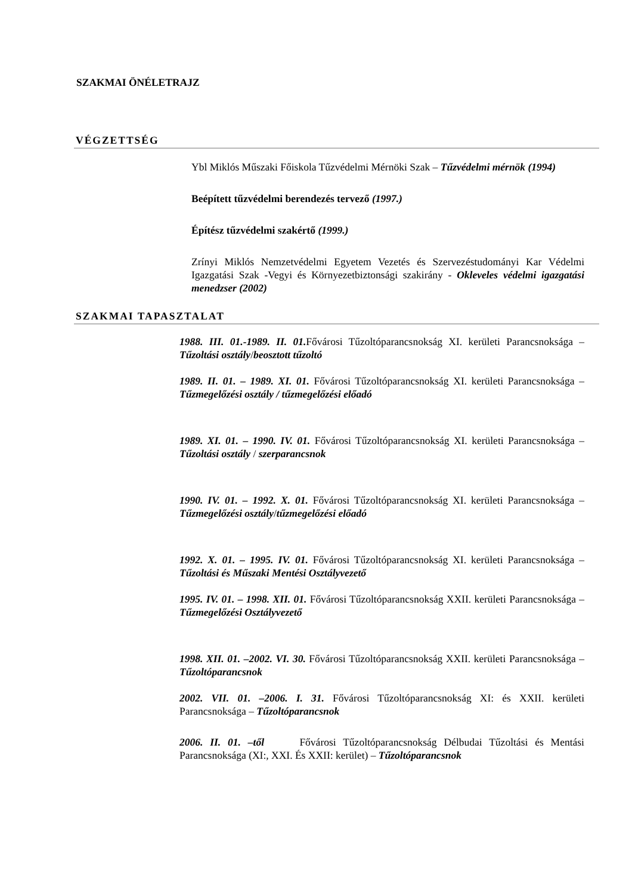SZAKMAI ÖNÉLETRAJZ
VÉGZETTSÉG
Ybl Miklós Műszaki Főiskola Tűzvédelmi Mérnöki Szak – Tűzvédelmi mérnök (1994)
Beépített tűzvédelmi berendezés tervező (1997.)
Építész tűzvédelmi szakértő (1999.)
Zrínyi Miklós Nemzetvédelmi Egyetem Vezetés és Szervezéstudományi Kar Védelmi Igazgatási Szak -Vegyi és Környezetbiztonsági szakirány - Okleveles védelmi igazgatási menedzser (2002)
SZAKMAI TAPASZTALAT
1988. III. 01.-1989. II. 01. Fővárosi Tűzoltóparancsnokság XI. kerületi Parancsnoksága – Tűzoltási osztály/beosztott tűzoltó
1989. II. 01. – 1989. XI. 01. Fővárosi Tűzoltóparancsnokság XI. kerületi Parancsnoksága – Tűzmegelőzési osztály / tűzmegelőzési előadó
1989. XI. 01. – 1990. IV. 01. Fővárosi Tűzoltóparancsnokság XI. kerületi Parancsnoksága – Tűzoltási osztály / szerparancsnok
1990. IV. 01. – 1992. X. 01. Fővárosi Tűzoltóparancsnokság XI. kerületi Parancsnoksága – Tűzmegelőzési osztály/tűzmegelőzési előadó
1992. X. 01. – 1995. IV. 01. Fővárosi Tűzoltóparancsnokság XI. kerületi Parancsnoksága – Tűzoltási és Műszaki Mentési Osztályvezető
1995. IV. 01. – 1998. XII. 01. Fővárosi Tűzoltóparancsnokság XXII. kerületi Parancsnoksága – Tűzmegelőzési Osztályvezető
1998. XII. 01. –2002. VI. 30. Fővárosi Tűzoltóparancsnokság XXII. kerületi Parancsnoksága – Tűzoltóparancsnok
2002. VII. 01. –2006. I. 31. Fővárosi Tűzoltóparancsnokság XI: és XXII. kerületi Parancsnoksága – Tűzoltóparancsnok
2006. II. 01. –től Fővárosi Tűzoltóparancsnokság Délbudai Tűzoltási és Mentási Parancsnoksága (XI:, XXI. És XXII: kerület) – Tűzoltóparancsnok